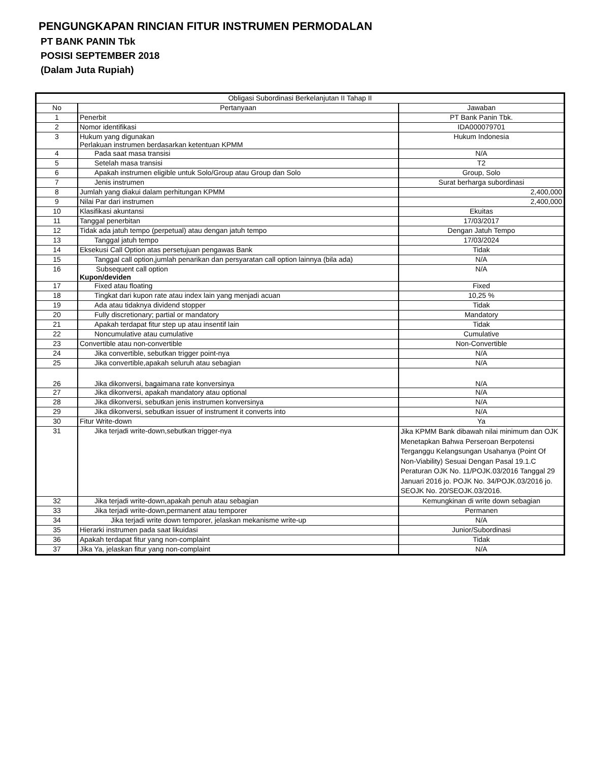PENGUNGKAPAN RINCIAN FITUR INSTRUMEN PERMODALAN
PT BANK PANIN Tbk
POSISI SEPTEMBER 2018
(Dalam Juta Rupiah)
| Obligasi Subordinasi Berkelanjutan II Tahap II | | |
| --- | --- | --- |
| No | Pertanyaan | Jawaban |
| 1 | Penerbit | PT Bank Panin Tbk. |
| 2 | Nomor identifikasi | IDA000079701 |
| 3 | Hukum yang digunakan Perlakuan instrumen berdasarkan ketentuan KPMM | Hukum Indonesia |
| 4 | Pada saat masa transisi | N/A |
| 5 | Setelah masa transisi | T2 |
| 6 | Apakah instrumen eligible untuk Solo/Group atau Group dan Solo | Group, Solo |
| 7 | Jenis instrumen | Surat berharga subordinasi |
| 8 | Jumlah yang diakui dalam perhitungan KPMM | 2,400,000 |
| 9 | Nilai Par dari instrumen | 2,400,000 |
| 10 | Klasifikasi akuntansi | Ekuitas |
| 11 | Tanggal penerbitan | 17/03/2017 |
| 12 | Tidak ada jatuh tempo (perpetual) atau dengan jatuh tempo | Dengan Jatuh Tempo |
| 13 | Tanggal jatuh tempo | 17/03/2024 |
| 14 | Eksekusi Call Option atas persetujuan pengawas Bank | Tidak |
| 15 | Tanggal call option,jumlah penarikan dan persyaratan call option lainnya (bila ada) | N/A |
| 16 | Subsequent call option Kupon/deviden | N/A |
| 17 | Fixed atau floating | Fixed |
| 18 | Tingkat dari kupon rate atau index lain yang menjadi acuan | 10,25 % |
| 19 | Ada atau tidaknya dividend stopper | Tidak |
| 20 | Fully discretionary; partial or mandatory | Mandatory |
| 21 | Apakah terdapat fitur step up atau insentif lain | Tidak |
| 22 | Noncumulative atau cumulative | Cumulative |
| 23 | Convertible atau non-convertible | Non-Convertible |
| 24 | Jika convertible, sebutkan trigger point-nya | N/A |
| 25 | Jika convertible,apakah seluruh atau sebagian | N/A |
| 26 | Jika dikonversi, bagaimana rate konversinya | N/A |
| 27 | Jika dikonversi, apakah mandatory atau optional | N/A |
| 28 | Jika dikonversi, sebutkan jenis instrumen konversinya | N/A |
| 29 | Jika dikonversi, sebutkan issuer of instrument it converts into | N/A |
| 30 | Fitur Write-down | Ya |
| 31 | Jika terjadi write-down,sebutkan trigger-nya | Jika KPMM Bank dibawah nilai minimum dan OJK Menetapkan Bahwa Perseroan Berpotensi Terganggu Kelangsungan Usahanya (Point Of Non-Viability) Sesuai Dengan Pasal 19.1.C Peraturan OJK No. 11/POJK.03/2016 Tanggal 29 Januari 2016 jo. POJK No. 34/POJK.03/2016 jo. SEOJK No. 20/SEOJK.03/2016. |
| 32 | Jika terjadi write-down,apakah penuh atau sebagian | Kemungkinan di write down sebagian |
| 33 | Jika terjadi write-down,permanent atau temporer | Permanen |
| 34 | Jika terjadi write down temporer, jelaskan mekanisme write-up | N/A |
| 35 | Hierarki instrumen pada saat likuidasi | Junior/Subordinasi |
| 36 | Apakah terdapat fitur yang non-complaint | Tidak |
| 37 | Jika Ya, jelaskan fitur yang non-complaint | N/A |